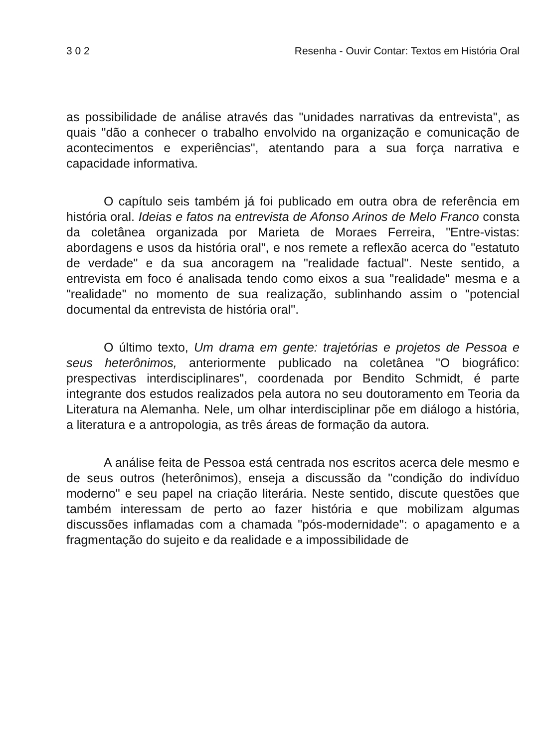3 0 2 Resenha - Ouvir Contar: Textos em História Oral
as possibilidade de análise através das "unidades narrativas da entrevista", as quais "dão a conhecer o trabalho envolvido na organização e comunicação de acontecimentos e experiências", atentando para a sua força narrativa e capacidade informativa.
O capítulo seis também já foi publicado em outra obra de referência em história oral. Ideias e fatos na entrevista de Afonso Arinos de Melo Franco consta da coletânea organizada por Marieta de Moraes Ferreira, "Entre-vistas: abordagens e usos da história oral", e nos remete a reflexão acerca do "estatuto de verdade" e da sua ancoragem na "realidade factual". Neste sentido, a entrevista em foco é analisada tendo como eixos a sua "realidade" mesma e a "realidade" no momento de sua realização, sublinhando assim o "potencial documental da entrevista de história oral".
O último texto, Um drama em gente: trajetórias e projetos de Pessoa e seus heterônimos, anteriormente publicado na coletânea "O biográfico: prespectivas interdisciplinares", coordenada por Bendito Schmidt, é parte integrante dos estudos realizados pela autora no seu doutoramento em Teoria da Literatura na Alemanha. Nele, um olhar interdisciplinar põe em diálogo a história, a literatura e a antropologia, as três áreas de formação da autora.
A análise feita de Pessoa está centrada nos escritos acerca dele mesmo e de seus outros (heterônimos), enseja a discussão da "condição do indivíduo moderno" e seu papel na criação literária. Neste sentido, discute questões que também interessam de perto ao fazer história e que mobilizam algumas discussões inflamadas com a chamada "pós-modernidade": o apagamento e a fragmentação do sujeito e da realidade e a impossibilidade de